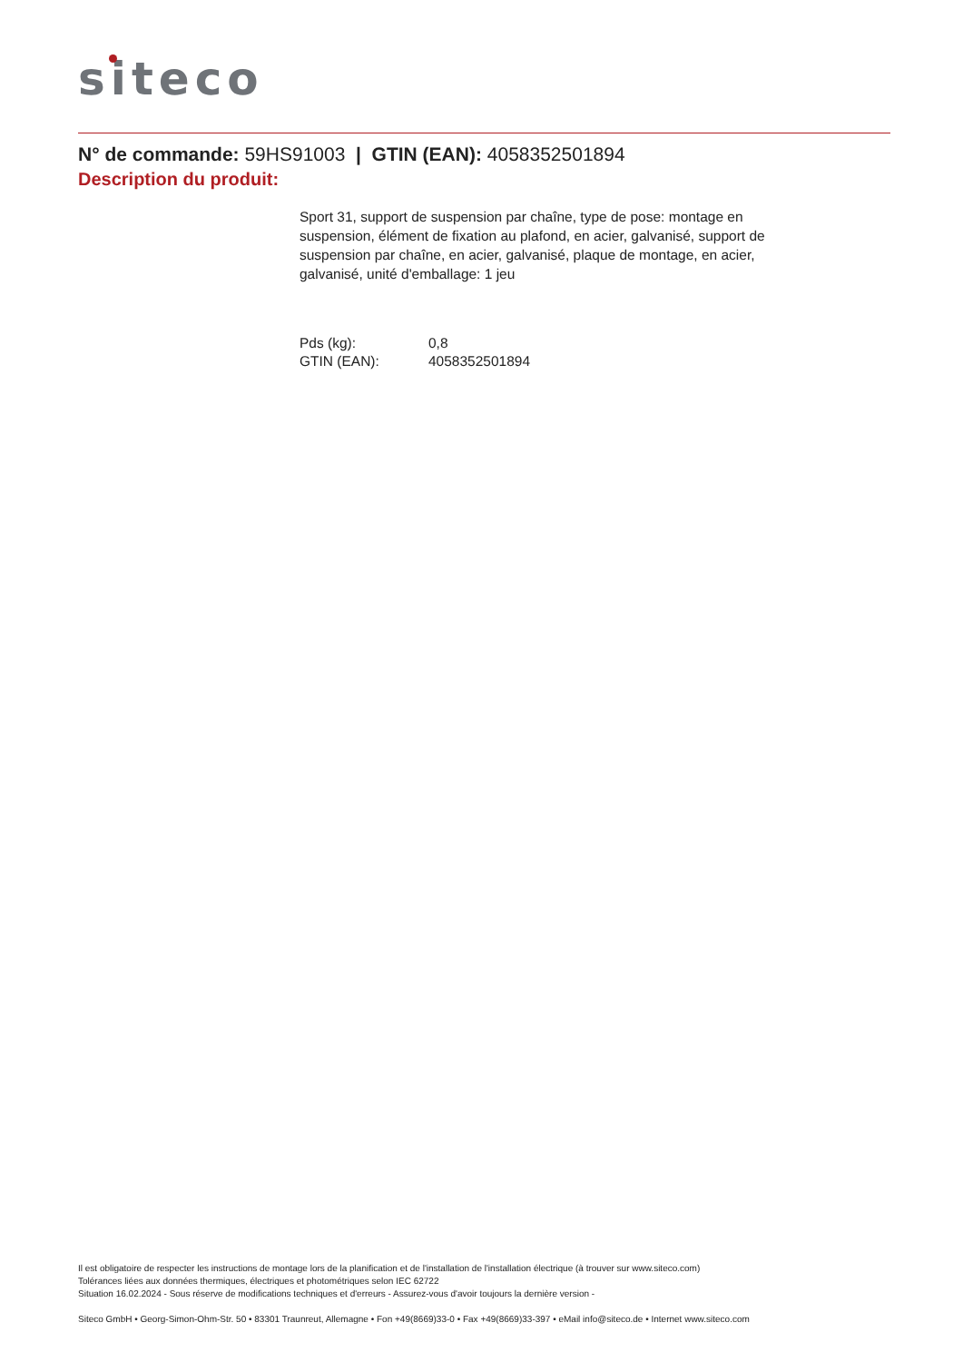siteco
N° de commande: 59HS91003 | GTIN (EAN): 4058352501894
Description du produit:
Sport 31, support de suspension par chaîne, type de pose: montage en suspension, élément de fixation au plafond, en acier, galvanisé, support de suspension par chaîne, en acier, galvanisé, plaque de montage, en acier, galvanisé, unité d'emballage: 1 jeu
| Pds (kg): | 0,8 |
| GTIN (EAN): | 4058352501894 |
Il est obligatoire de respecter les instructions de montage lors de la planification et de l'installation de l'installation électrique (à trouver sur www.siteco.com)
Tolérances liées aux données thermiques, électriques et photométriques selon IEC 62722
Situation 16.02.2024 - Sous réserve de modifications techniques et d'erreurs - Assurez-vous d'avoir toujours la dernière version -
Siteco GmbH • Georg-Simon-Ohm-Str. 50 • 83301 Traunreut, Allemagne • Fon +49(8669)33-0 • Fax +49(8669)33-397 • eMail info@siteco.de • Internet www.siteco.com